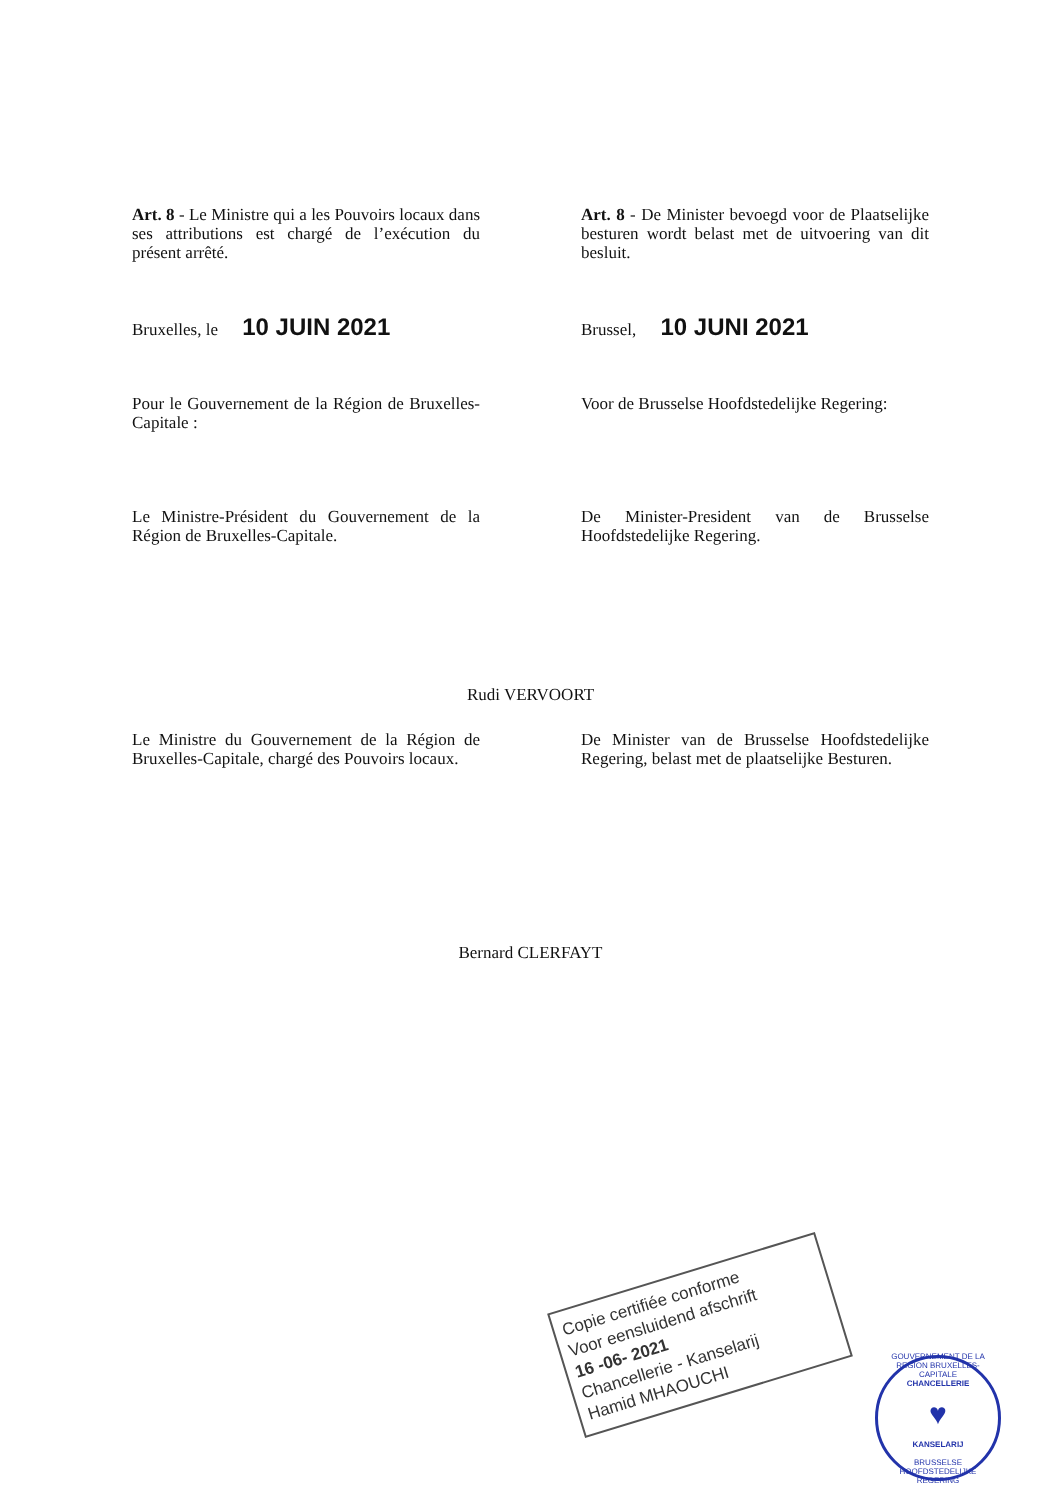Art. 8 - Le Ministre qui a les Pouvoirs locaux dans ses attributions est chargé de l’exécution du présent arrêté.
Art. 8 - De Minister bevoegd voor de Plaatselijke besturen wordt belast met de uitvoering van dit besluit.
Bruxelles, le 10 JUIN 2021
Brussel, 10 JUNI 2021
Pour le Gouvernement de la Région de Bruxelles-Capitale :
Voor de Brusselse Hoofdstedelijke Regering:
Le Ministre-Président du Gouvernement de la Région de Bruxelles-Capitale.
De Minister-President van de Brusselse Hoofdstedelijke Regering.
Rudi VERVOORT
Le Ministre du Gouvernement de la Région de Bruxelles-Capitale, chargé des Pouvoirs locaux.
De Minister van de Brusselse Hoofdstedelijke Regering, belast met de plaatselijke Besturen.
Bernard CLERFAYT
Copie certifiée conforme
Voor eensluidend afschrift
16 -06- 2021
Chancellerie - Kanselarij
Hamid MHAOUCHI
GOUVERNEMENT DE LA REGION BRUXELLES-CAPITALE
CHANCELLERIE
♥
KANSELARIJ
BRUSSELSE HOOFDSTEDELIJKE REGERING